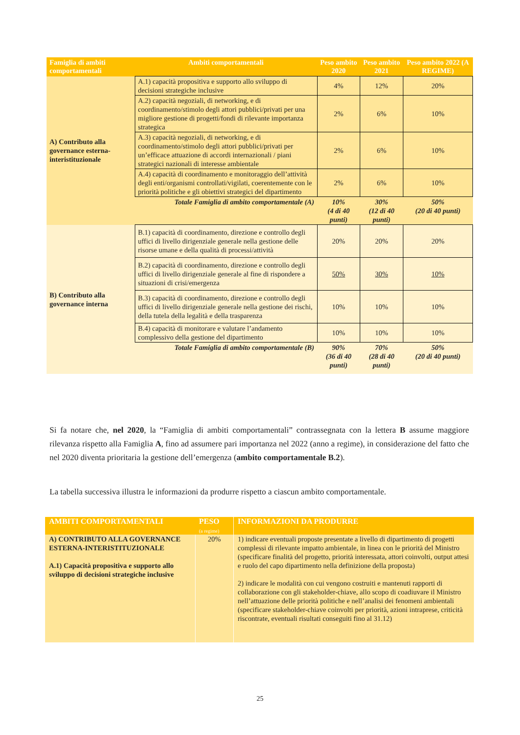| Famiglia di ambiti comportamentali | Ambiti comportamentali | Peso ambito 2020 | Peso ambito 2021 | Peso ambito 2022 (A REGIME) |
| --- | --- | --- | --- | --- |
| A) Contributo alla governance esterna-interistituzionale | A.1) capacità propositiva e supporto allo sviluppo di decisioni strategiche inclusive | 4% | 12% | 20% |
| | A.2) capacità negoziali, di networking, e di coordinamento/stimolo degli attori pubblici/privati per una migliore gestione di progetti/fondi di rilevante importanza strategica | 2% | 6% | 10% |
| | A.3) capacità negoziali, di networking, e di coordinamento/stimolo degli attori pubblici/privati per un’efficace attuazione di accordi internazionali / piani strategici nazionali di interesse ambientale | 2% | 6% | 10% |
| | A.4) capacità di coordinamento e monitoraggio dell’attività degli enti/organismi controllati/vigilati, coerentemente con le priorità politiche e gli obiettivi strategici del dipartimento | 2% | 6% | 10% |
| | Totale Famiglia di ambito comportamentale (A) | 10% (4 di 40 punti) | 30% (12 di 40 punti) | 50% (20 di 40 punti) |
| B) Contributo alla governance interna | B.1) capacità di coordinamento, direzione e controllo degli uffici di livello dirigenziale generale nella gestione delle risorse umane e della qualità di processi/attività | 20% | 20% | 20% |
| | B.2) capacità di coordinamento, direzione e controllo degli uffici di livello dirigenziale generale al fine di rispondere a situazioni di crisi/emergenza | 50% | 30% | 10% |
| | B.3) capacità di coordinamento, direzione e controllo degli uffici di livello dirigenziale generale nella gestione dei rischi, della tutela della legalità e della trasparenza | 10% | 10% | 10% |
| | B.4) capacità di monitorare e valutare l’andamento complessivo della gestione del dipartimento | 10% | 10% | 10% |
| | Totale Famiglia di ambito comportamentale (B) | 90% (36 di 40 punti) | 70% (28 di 40 punti) | 50% (20 di 40 punti) |
Si fa notare che, nel 2020, la “Famiglia di ambiti comportamentali” contrassegnata con la lettera B assume maggiore rilevanza rispetto alla Famiglia A, fino ad assumere pari importanza nel 2022 (anno a regime), in considerazione del fatto che nel 2020 diventa prioritaria la gestione dell’emergenza (ambito comportamentale B.2).
La tabella successiva illustra le informazioni da produrre rispetto a ciascun ambito comportamentale.
| AMBITI COMPORTAMENTALI | PESO (a regime) | INFORMAZIONI DA PRODURRE |
| --- | --- | --- |
| A) CONTRIBUTO ALLA GOVERNANCE ESTERNA-INTERISTITUZIONALE A.1) Capacità propositiva e supporto allo sviluppo di decisioni strategiche inclusive | 20% | 1) indicare eventuali proposte presentate a livello di dipartimento di progetti complessi di rilevante impatto ambientale, in linea con le priorità del Ministro (specificare finalità del progetto, priorità interessata, attori coinvolti, output attesi e ruolo del capo dipartimento nella definizione della proposta) 2) indicare le modalità con cui vengono costruiti e mantenuti rapporti di collaborazione con gli stakeholder-chiave, allo scopo di coadiuvare il Ministro nell’attuazione delle priorità politiche e nell’analisi dei fenomeni ambientali (specificare stakeholder-chiave coinvolti per priorità, azioni intraprese, criticità riscontrate, eventuali risultati conseguiti fino al 31.12) |
25